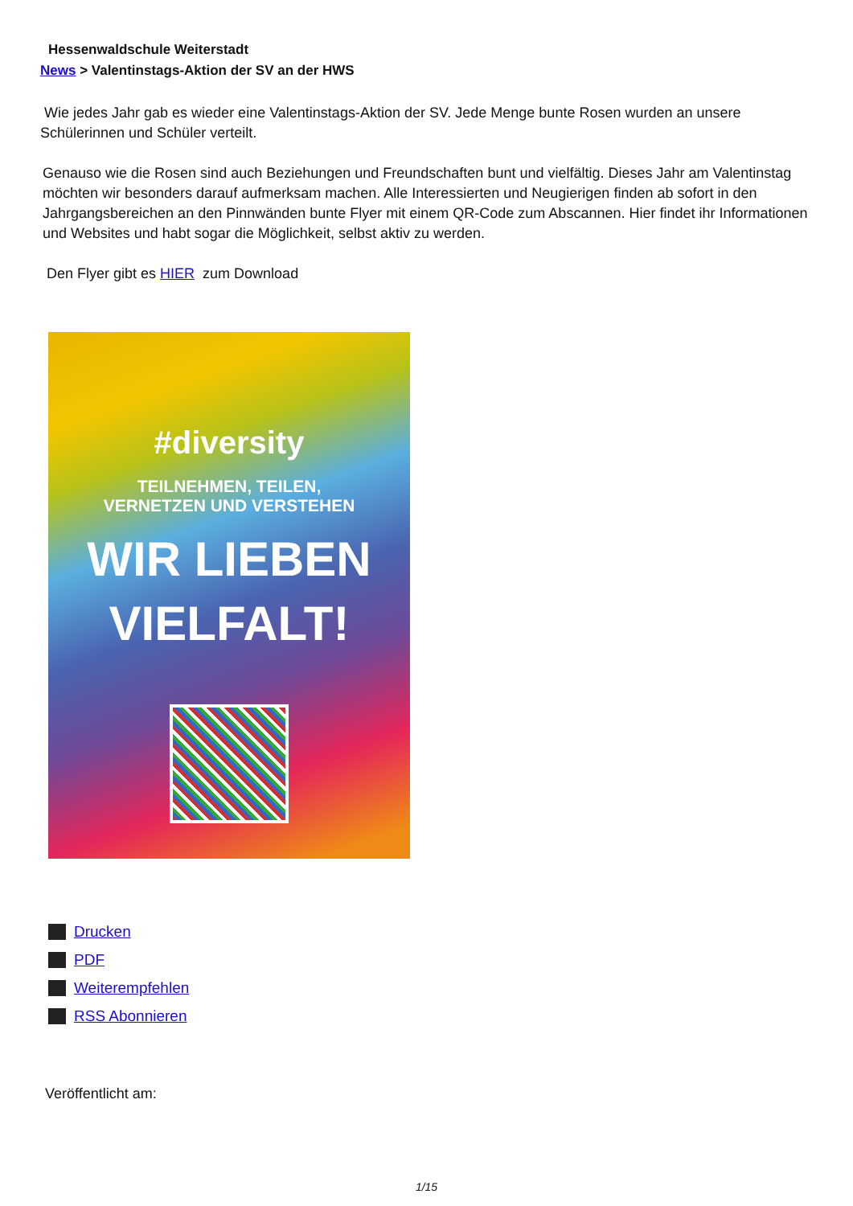Hessenwaldschule Weiterstadt
News > Valentinstags-Aktion der SV an der HWS
Wie jedes Jahr gab es wieder eine Valentinstags-Aktion der SV. Jede Menge bunte Rosen wurden an unsere Schülerinnen und Schüler verteilt.
Genauso wie die Rosen sind auch Beziehungen und Freundschaften bunt und vielfältig. Dieses Jahr am Valentinstag möchten wir besonders darauf aufmerksam machen. Alle Interessierten und Neugierigen finden ab sofort in den Jahrgangsbereichen an den Pinnwänden bunte Flyer mit einem QR-Code zum Abscannen. Hier findet ihr Informationen und Websites und habt sogar die Möglichkeit, selbst aktiv zu werden.
Den Flyer gibt es HIER zum Download
#diversity
TEILNEHMEN, TEILEN,
VERNETZEN UND VERSTEHEN
WIR LIEBEN
VIELFALT!
Drucken
PDF
Weiterempfehlen
RSS Abonnieren
Veröffentlicht am:
1/15